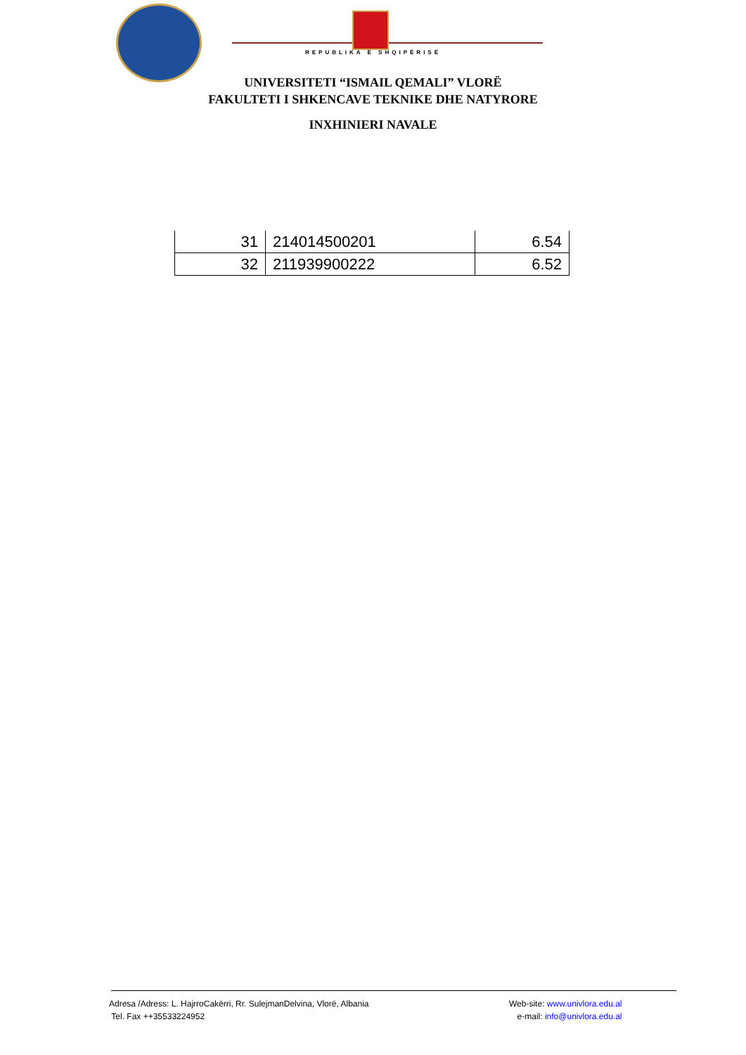REPUBLIKA E SHQIPËRISË
UNIVERSITETI “ISMAIL QEMALI” VLORË
FAKULTETI I SHKENCAVE TEKNIKE DHE NATYRORE
INXHINIERI NAVALE
| 31 | 214014500201 | 6.54 |
| 32 | 211939900222 | 6.52 |
Adresa /Adress: L. HajrroCakërri, Rr. SulejmanDelvina, Vlorë, Albania
Tel. Fax ++35533224952
Web-site: www.univlora.edu.al
e-mail: info@univlora.edu.al